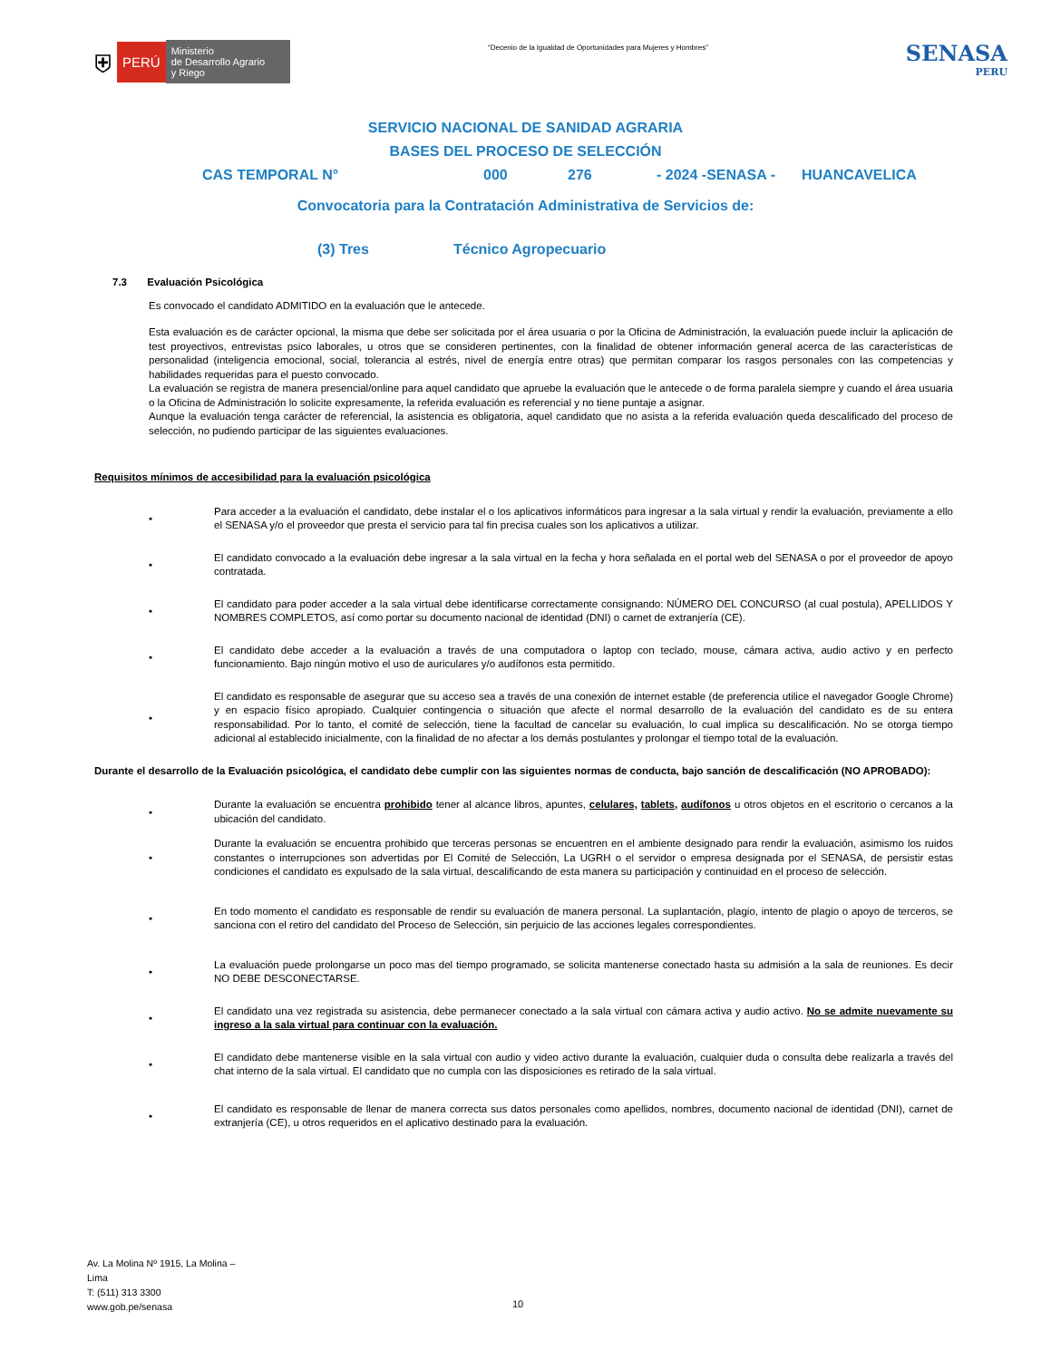⛨ PERÚ Ministerio
de Desarrollo Agrario
y Riego
“Decenio de la Igualdad de Oportunidades para Mujeres y Hombres”
SENASA
PERU
SERVICIO NACIONAL DE SANIDAD AGRARIA
BASES DEL PROCESO DE SELECCIÓN
CAS TEMPORAL N° 000 276 - 2024 -SENASA - HUANCAVELICA
Convocatoria para la Contratación Administrativa de Servicios de:
(3) Tres Técnico Agropecuario
7.3 Evaluación Psicológica
Es convocado el candidato ADMITIDO en la evaluación que le antecede.
Esta evaluación es de carácter opcional, la misma que debe ser solicitada por el área usuaria o por la Oficina de Administración, la evaluación puede incluir la aplicación de test proyectivos, entrevistas psico laborales, u otros que se consideren pertinentes, con la finalidad de obtener información general acerca de las características de personalidad (inteligencia emocional, social, tolerancia al estrés, nivel de energía entre otras) que permitan comparar los rasgos personales con las competencias y habilidades requeridas para el puesto convocado.
La evaluación se registra de manera presencial/online para aquel candidato que apruebe la evaluación que le antecede o de forma paralela siempre y cuando el área usuaria o la Oficina de Administración lo solicite expresamente, la referida evaluación es referencial y no tiene puntaje a asignar.
Aunque la evaluación tenga carácter de referencial, la asistencia es obligatoria, aquel candidato que no asista a la referida evaluación queda descalificado del proceso de selección, no pudiendo participar de las siguientes evaluaciones.
Requisitos mínimos de accesibilidad para la evaluación psicológica
•
Para acceder a la evaluación el candidato, debe instalar el o los aplicativos informáticos para ingresar a la sala virtual y rendir la evaluación, previamente a ello el SENASA y/o el proveedor que presta el servicio para tal fin precisa cuales son los aplicativos a utilizar.
•
El candidato convocado a la evaluación debe ingresar a la sala virtual en la fecha y hora señalada en el portal web del SENASA o por el proveedor de apoyo contratada.
•
El candidato para poder acceder a la sala virtual debe identificarse correctamente consignando: NÚMERO DEL CONCURSO (al cual postula), APELLIDOS Y NOMBRES COMPLETOS, así como portar su documento nacional de identidad (DNI) o carnet de extranjería (CE).
•
El candidato debe acceder a la evaluación a través de una computadora o laptop con teclado, mouse, cámara activa, audio activo y en perfecto funcionamiento. Bajo ningún motivo el uso de auriculares y/o audífonos esta permitido.
•
El candidato es responsable de asegurar que su acceso sea a través de una conexión de internet estable (de preferencia utilice el navegador Google Chrome) y en espacio físico apropiado. Cualquier contingencia o situación que afecte el normal desarrollo de la evaluación del candidato es de su entera responsabilidad. Por lo tanto, el comité de selección, tiene la facultad de cancelar su evaluación, lo cual implica su descalificación. No se otorga tiempo adicional al establecido inicialmente, con la finalidad de no afectar a los demás postulantes y prolongar el tiempo total de la evaluación.
Durante el desarrollo de la Evaluación psicológica, el candidato debe cumplir con las siguientes normas de conducta, bajo sanción de descalificación (NO APROBADO):
•
Durante la evaluación se encuentra prohibido tener al alcance libros, apuntes, celulares, tablets, audífonos u otros objetos en el escritorio o cercanos a la ubicación del candidato.
•
Durante la evaluación se encuentra prohibido que terceras personas se encuentren en el ambiente designado para rendir la evaluación, asimismo los ruidos constantes o interrupciones son advertidas por El Comité de Selección, La UGRH o el servidor o empresa designada por el SENASA, de persistir estas condiciones el candidato es expulsado de la sala virtual, descalificando de esta manera su participación y continuidad en el proceso de selección.
•
En todo momento el candidato es responsable de rendir su evaluación de manera personal. La suplantación, plagio, intento de plagio o apoyo de terceros, se sanciona con el retiro del candidato del Proceso de Selección, sin perjuicio de las acciones legales correspondientes.
•
La evaluación puede prolongarse un poco mas del tiempo programado, se solicita mantenerse conectado hasta su admisión a la sala de reuniones. Es decir NO DEBE DESCONECTARSE.
•
El candidato una vez registrada su asistencia, debe permanecer conectado a la sala virtual con cámara activa y audio activo. No se admite nuevamente su ingreso a la sala virtual para continuar con la evaluación.
•
El candidato debe mantenerse visible en la sala virtual con audio y video activo durante la evaluación, cualquier duda o consulta debe realizarla a través del chat interno de la sala virtual. El candidato que no cumpla con las disposiciones es retirado de la sala virtual.
•
El candidato es responsable de llenar de manera correcta sus datos personales como apellidos, nombres, documento nacional de identidad (DNI), carnet de extranjería (CE), u otros requeridos en el aplicativo destinado para la evaluación.
Av. La Molina Nº 1915, La Molina –
Lima
T: (511) 313 3300
www.gob.pe/senasa
10